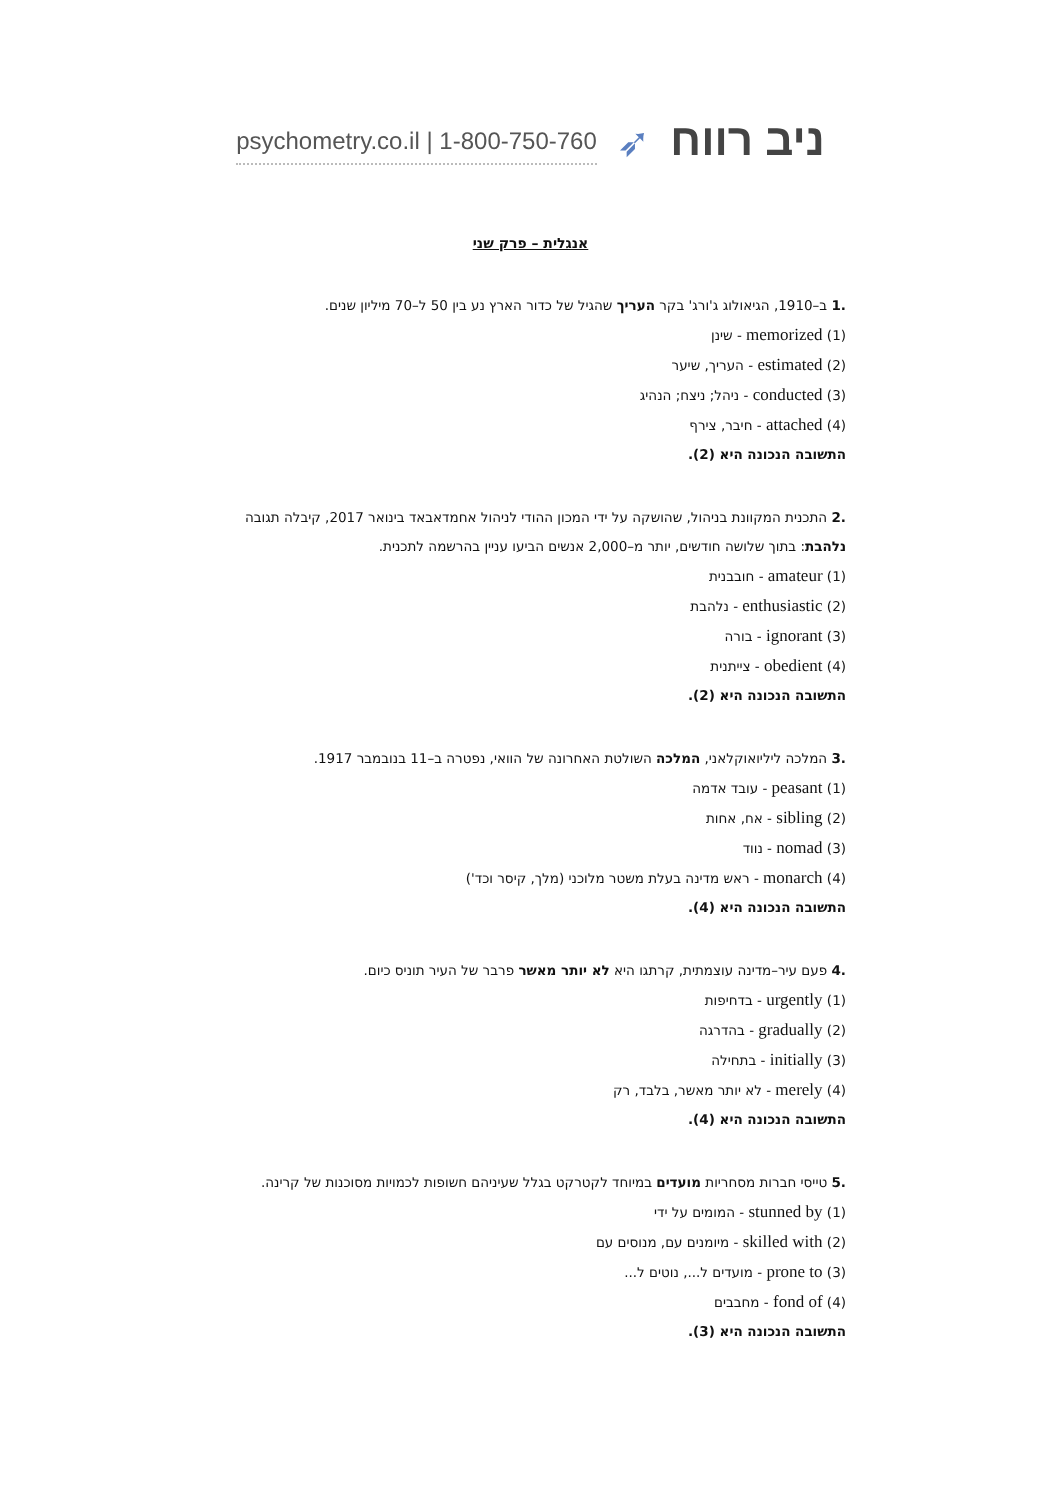psychometry.co.il | 1-800-750-760 ➶ ניב רווח
אנגלית – פרק שני
.1 ב–1910, הגיאולוג ג'ורג' בקר העריך שהגיל של כדור הארץ נע בין 50 ל–70 מיליון שנים.
(1) memorized - שינן
(2) estimated - העריך, שיער
(3) conducted - ניהל; ניצח; הנהיג
(4) attached - חיבר, צירף
התשובה הנכונה היא (2).
.2 התכנית המקוונת בניהול, שהושקה על ידי המכון ההודי לניהול אחמדאבאד בינואר 2017, קיבלה תגובה נלהבת: בתוך שלושה חודשים, יותר מ–2,000 אנשים הביעו עניין בהרשמה לתכנית.
(1) amateur - חובבנית
(2) enthusiastic - נלהבת
(3) ignorant - בורה
(4) obedient - צייתנית
התשובה הנכונה היא (2).
.3 המלכה ליליואוקלאני, המלכה השולטת האחרונה של הוואי, נפטרה ב–11 בנובמבר 1917.
(1) peasant - עובד אדמה
(2) sibling - אח, אחות
(3) nomad - נווד
(4) monarch - ראש מדינה בעלת משטר מלוכני (מלך, קיסר וכד')
התשובה הנכונה היא (4).
.4 פעם עיר–מדינה עוצמתית, קרתגו היא לא יותר מאשר פרבר של העיר תוניס כיום.
(1) urgently - בדחיפות
(2) gradually - בהדרגה
(3) initially - בתחילה
(4) merely - לא יותר מאשר, בלבד, רק
התשובה הנכונה היא (4).
.5 טייסי חברות מסחריות מועדים במיוחד לקטרקט בגלל שעיניהם חשופות לכמויות מסוכנות של קרינה.
(1) stunned by - המומים על ידי
(2) skilled with - מיומנים עם, מנוסים עם
(3) prone to - מועדים ל..., נוטים ל...
(4) fond of - מחבבים
התשובה הנכונה היא (3).